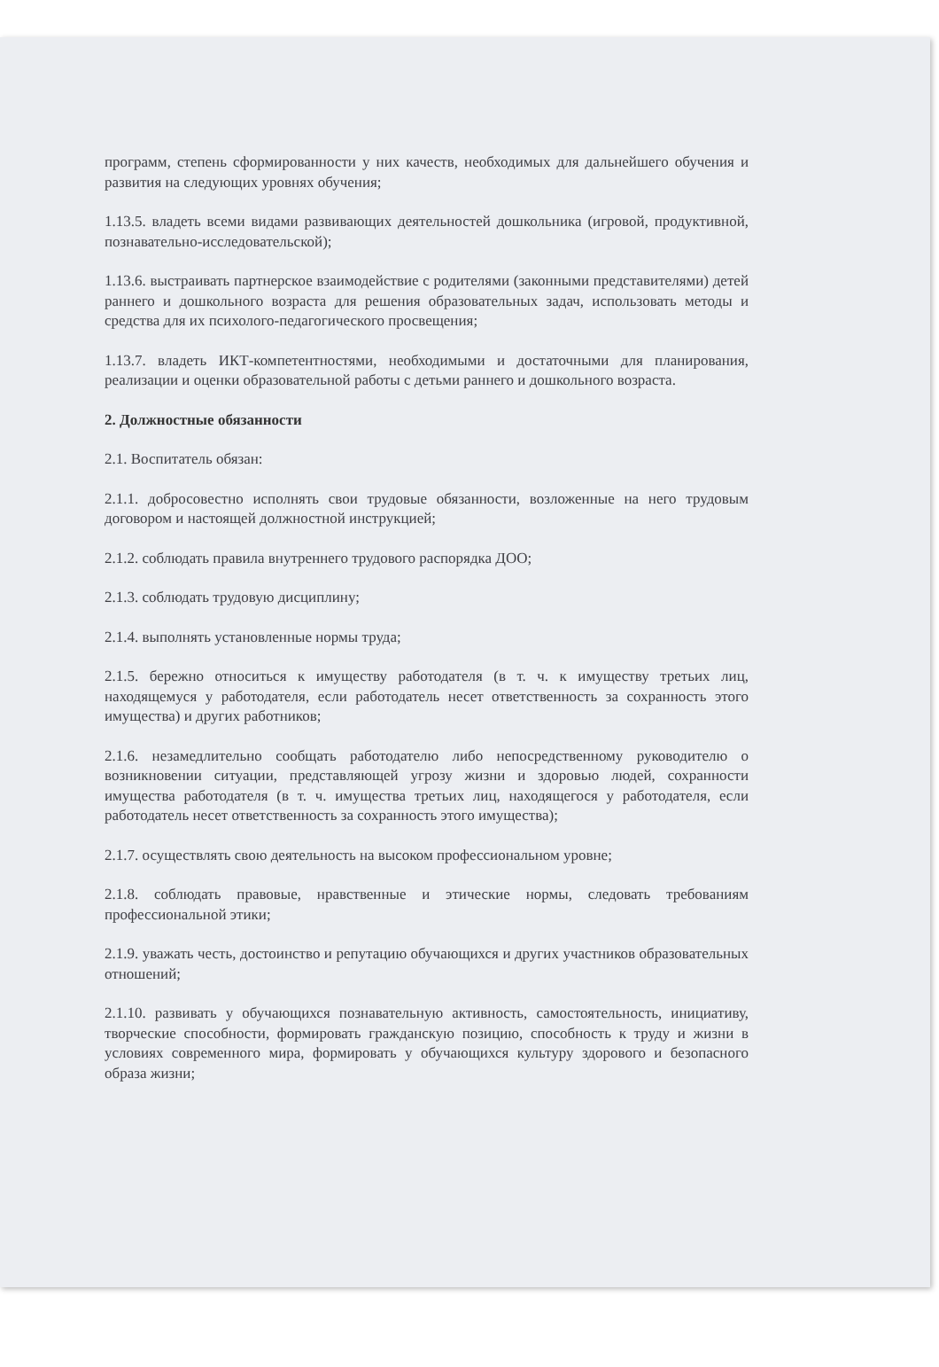программ, степень сформированности у них качеств, необходимых для дальнейшего обучения и развития на следующих уровнях обучения;
1.13.5. владеть всеми видами развивающих деятельностей дошкольника (игровой, продуктивной, познавательно-исследовательской);
1.13.6. выстраивать партнерское взаимодействие с родителями (законными представителями) детей раннего и дошкольного возраста для решения образовательных задач, использовать методы и средства для их психолого-педагогического просвещения;
1.13.7. владеть ИКТ-компетентностями, необходимыми и достаточными для планирования, реализации и оценки образовательной работы с детьми раннего и дошкольного возраста.
2. Должностные обязанности
2.1. Воспитатель обязан:
2.1.1. добросовестно исполнять свои трудовые обязанности, возложенные на него трудовым договором и настоящей должностной инструкцией;
2.1.2. соблюдать правила внутреннего трудового распорядка ДОО;
2.1.3. соблюдать трудовую дисциплину;
2.1.4. выполнять установленные нормы труда;
2.1.5. бережно относиться к имуществу работодателя (в т. ч. к имуществу третьих лиц, находящемуся у работодателя, если работодатель несет ответственность за сохранность этого имущества) и других работников;
2.1.6. незамедлительно сообщать работодателю либо непосредственному руководителю о возникновении ситуации, представляющей угрозу жизни и здоровью людей, сохранности имущества работодателя (в т. ч. имущества третьих лиц, находящегося у работодателя, если работодатель несет ответственность за сохранность этого имущества);
2.1.7. осуществлять свою деятельность на высоком профессиональном уровне;
2.1.8. соблюдать правовые, нравственные и этические нормы, следовать требованиям профессиональной этики;
2.1.9. уважать честь, достоинство и репутацию обучающихся и других участников образовательных отношений;
2.1.10. развивать у обучающихся познавательную активность, самостоятельность, инициативу, творческие способности, формировать гражданскую позицию, способность к труду и жизни в условиях современного мира, формировать у обучающихся культуру здорового и безопасного образа жизни;